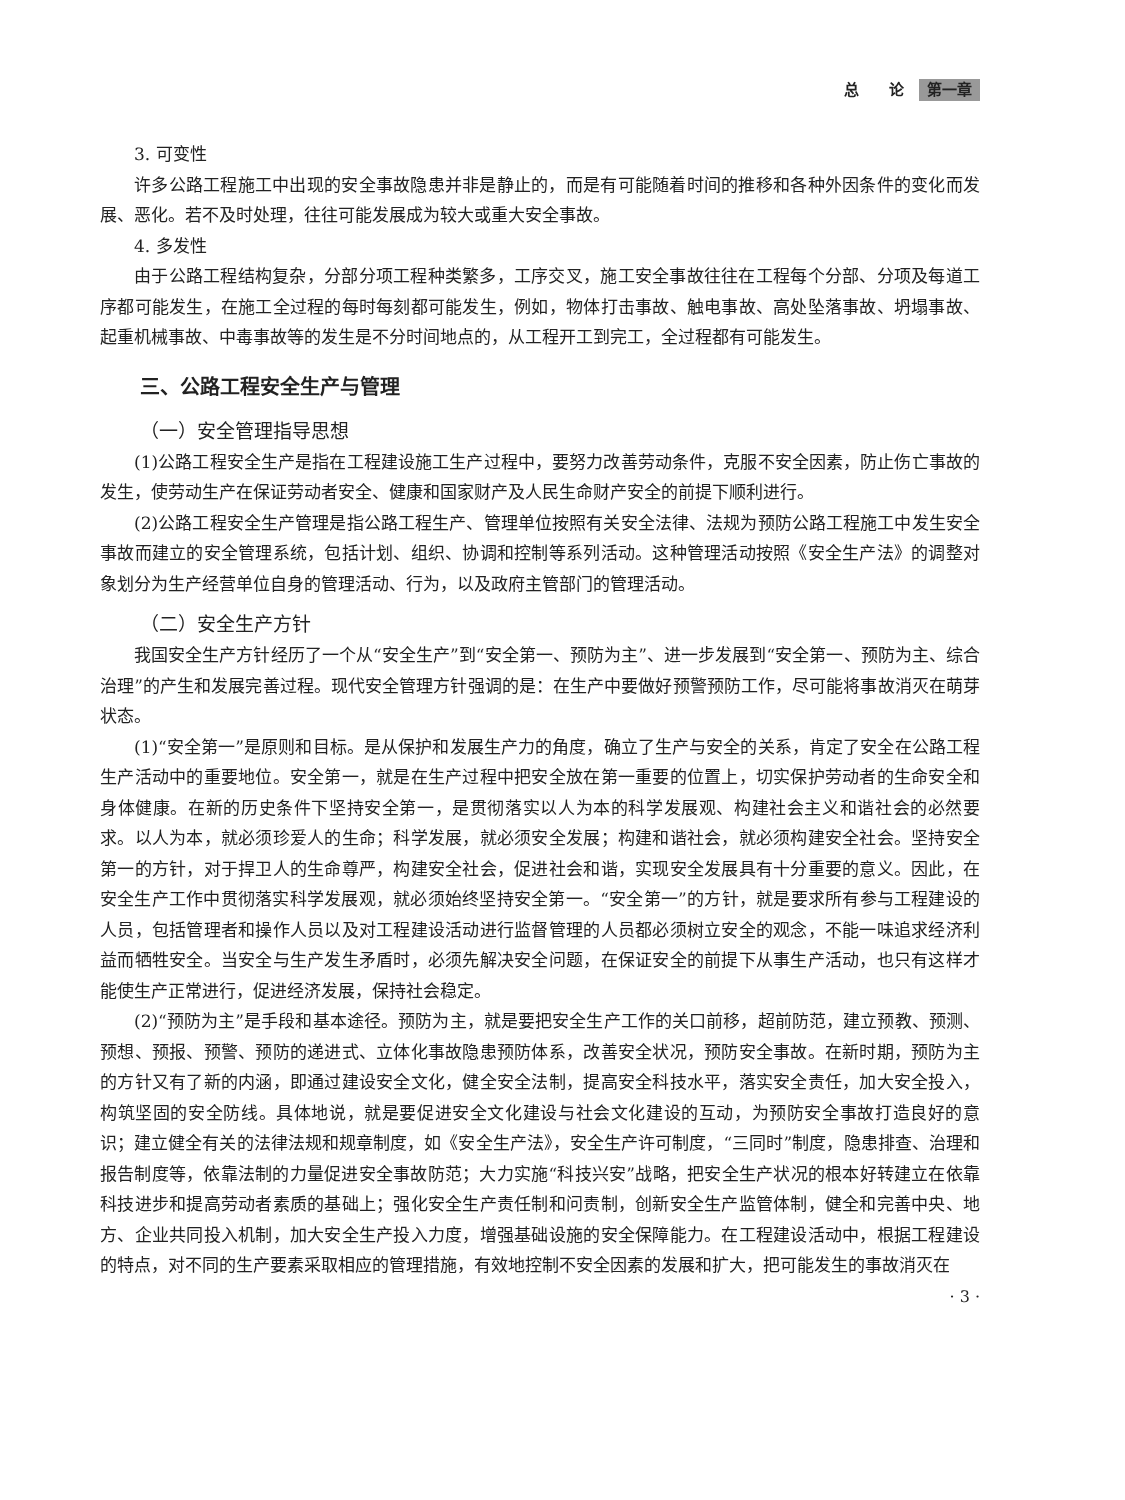总　　论 第一章
3. 可变性
许多公路工程施工中出现的安全事故隐患并非是静止的，而是有可能随着时间的推移和各种外因条件的变化而发展、恶化。若不及时处理，往往可能发展成为较大或重大安全事故。
4. 多发性
由于公路工程结构复杂，分部分项工程种类繁多，工序交叉，施工安全事故往往在工程每个分部、分项及每道工序都可能发生，在施工全过程的每时每刻都可能发生，例如，物体打击事故、触电事故、高处坠落事故、坍塌事故、起重机械事故、中毒事故等的发生是不分时间地点的，从工程开工到完工，全过程都有可能发生。
三、公路工程安全生产与管理
（一）安全管理指导思想
(1)公路工程安全生产是指在工程建设施工生产过程中，要努力改善劳动条件，克服不安全因素，防止伤亡事故的发生，使劳动生产在保证劳动者安全、健康和国家财产及人民生命财产安全的前提下顺利进行。
(2)公路工程安全生产管理是指公路工程生产、管理单位按照有关安全法律、法规为预防公路工程施工中发生安全事故而建立的安全管理系统，包括计划、组织、协调和控制等系列活动。这种管理活动按照《安全生产法》的调整对象划分为生产经营单位自身的管理活动、行为，以及政府主管部门的管理活动。
（二）安全生产方针
我国安全生产方针经历了一个从“安全生产”到“安全第一、预防为主”、进一步发展到“安全第一、预防为主、综合治理”的产生和发展完善过程。现代安全管理方针强调的是：在生产中要做好预警预防工作，尽可能将事故消灭在萌芽状态。
(1)“安全第一”是原则和目标。是从保护和发展生产力的角度，确立了生产与安全的关系，肯定了安全在公路工程生产活动中的重要地位。安全第一，就是在生产过程中把安全放在第一重要的位置上，切实保护劳动者的生命安全和身体健康。在新的历史条件下坚持安全第一，是贯彻落实以人为本的科学发展观、构建社会主义和谐社会的必然要求。以人为本，就必须珍爱人的生命；科学发展，就必须安全发展；构建和谐社会，就必须构建安全社会。坚持安全第一的方针，对于捍卫人的生命尊严，构建安全社会，促进社会和谐，实现安全发展具有十分重要的意义。因此，在安全生产工作中贯彻落实科学发展观，就必须始终坚持安全第一。“安全第一”的方针，就是要求所有参与工程建设的人员，包括管理者和操作人员以及对工程建设活动进行监督管理的人员都必须树立安全的观念，不能一味追求经济利益而牺牲安全。当安全与生产发生矛盾时，必须先解决安全问题，在保证安全的前提下从事生产活动，也只有这样才能使生产正常进行，促进经济发展，保持社会稳定。
(2)“预防为主”是手段和基本途径。预防为主，就是要把安全生产工作的关口前移，超前防范，建立预教、预测、预想、预报、预警、预防的递进式、立体化事故隐患预防体系，改善安全状况，预防安全事故。在新时期，预防为主的方针又有了新的内涵，即通过建设安全文化，健全安全法制，提高安全科技水平，落实安全责任，加大安全投入，构筑坚固的安全防线。具体地说，就是要促进安全文化建设与社会文化建设的互动，为预防安全事故打造良好的意识；建立健全有关的法律法规和规章制度，如《安全生产法》，安全生产许可制度，“三同时”制度，隐患排查、治理和报告制度等，依靠法制的力量促进安全事故防范；大力实施“科技兴安”战略，把安全生产状况的根本好转建立在依靠科技进步和提高劳动者素质的基础上；强化安全生产责任制和问责制，创新安全生产监管体制，健全和完善中央、地方、企业共同投入机制，加大安全生产投入力度，增强基础设施的安全保障能力。在工程建设活动中，根据工程建设的特点，对不同的生产要素采取相应的管理措施，有效地控制不安全因素的发展和扩大，把可能发生的事故消灭在
· 3 ·